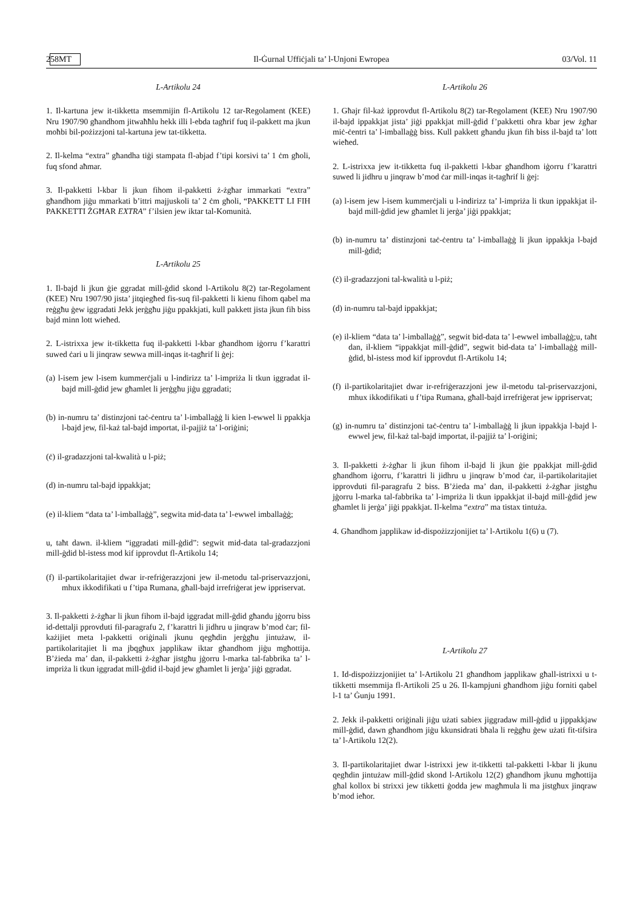258 MT Il-Ġurnal Uffiċjali ta’ l-Unjoni Ewropea 03/Vol. 11
L-Artikolu 24
1. Il-kartuna jew it-tikketta msemmijin fl-Artikolu 12 tar-Regolament (KEE) Nru 1907/90 għandhom jitwaħħlu hekk illi l-ebda tagħrif fuq il-pakkett ma jkun moħbi bil-pożizzjoni tal-kartuna jew tat-tikketta.
2. Il-kelma “extra” għandha tiġi stampata fl-abjad f’tipi korsivi ta’ 1 ċm għoli, fuq sfond aħmar.
3. Il-pakketti l-kbar li jkun fihom il-pakketti ż-żgħar immarkati “extra” għandhom jiġu mmarkati b’ittri majjuskoli ta’ 2 ċm għoli, “PAKKETT LI FIH PAKKETTI ŻGĦAR EXTRA” f’ilsien jew iktar tal-Komunità.
L-Artikolu 25
1. Il-bajd li jkun ġie ggradat mill-ġdid skond l-Artikolu 8(2) tar-Regolament (KEE) Nru 1907/90 jista’ jitqiegħed fis-suq fil-pakketti li kienu fihom qabel ma reġgħu ġew iggradati Jekk jerġgħu jiġu ppakkjati, kull pakkett jista jkun fih biss bajd minn lott wieħed.
2. L-istrixxa jew it-tikketta fuq il-pakketti l-kbar għandhom iġorru f’karattri suwed ċari u li jinqraw sewwa mill-inqas it-tagħrif li ġej:
(a) l-isem jew l-isem kummerċjali u l-indirizz ta’ l-impriża li tkun iggradat il-bajd mill-ġdid jew għamlet li jerġgħu jiġu ggradati;
(b) in-numru ta’ distinzjoni taċ-ċentru ta’ l-imballaġġ li kien l-ewwel li ppakkja l-bajd jew, fil-każ tal-bajd importat, il-pajjiż ta’ l-oriġini;
(ċ) il-gradazzjoni tal-kwalità u l-piż;
(d) in-numru tal-bajd ippakkjat;
(e) il-kliem “data ta’ l-imballaġġ”, segwita mid-data ta’ l-ewwel imballaġġ;
u, taħt dawn. il-kliem “iggradati mill-ġdid”: segwit mid-data tal-gradazzjoni mill-ġdid bl-istess mod kif ipprovdut fl-Artikolu 14;
(f) il-partikolaritajiet dwar ir-refriġerazzjoni jew il-metodu tal-priservazzjoni, mhux ikkodifikati u f’tipa Rumana, għall-bajd irrefriġerat jew ippriservat.
3. Il-pakketti ż-żgħar li jkun fihom il-bajd iggradat mill-ġdid għandu jġorru biss id-dettalji pprovduti fil-paragrafu 2, f’karattri li jidhru u jinqraw b’mod ċar; fil-każijiet meta l-pakketti oriġinali jkunu qegħdin jerġgħu jintużaw, il-partikolaritajiet li ma jbqgħux japplikaw iktar għandhom jiġu mgħottija. B’żieda ma’ dan, il-pakketti ż-żgħar jistgħu jġorru l-marka tal-fabbrika ta’ l-impriża li tkun iggradat mill-ġdid il-bajd jew għamlet li jerġa’ jiġi ggradat.
L-Artikolu 26
1. Għajr fil-każ ipprovdut fl-Artikolu 8(2) tar-Regolament (KEE) Nru 1907/90 il-bajd ippakkjat jista’ jiġi ppakkjat mill-ġdid f’pakketti oħra kbar jew żgħar miċ-ċentri ta’ l-imballaġġ biss. Kull pakkett għandu jkun fih biss il-bajd ta’ lott wieħed.
2. L-istrixxa jew it-tikketta fuq il-pakketti l-kbar għandhom iġorru f’karattri suwed li jidhru u jinqraw b’mod ċar mill-inqas it-tagħrif li ġej:
(a) l-isem jew l-isem kummerċjali u l-indirizz ta’ l-impriża li tkun ippakkjat il-bajd mill-ġdid jew għamlet li jerġa’ jiġi ppakkjat;
(b) in-numru ta’ distinzjoni taċ-ċentru ta’ l-imballaġġ li jkun ippakkja l-bajd mill-ġdid;
(ċ) il-gradazzjoni tal-kwalità u l-piż;
(d) in-numru tal-bajd ippakkjat;
(e) il-kliem “data ta’ l-imballaġġ”, segwit bid-data ta’ l-ewwel imballaġġ;u, taħt dan, il-kliem “ippakkjat mill-ġdid”, segwit bid-data ta’ l-imballaġġ mill-ġdid, bl-istess mod kif ipprovdut fl-Artikolu 14;
(f) il-partikolaritajiet dwar ir-refriġerazzjoni jew il-metodu tal-priservazzjoni, mhux ikkodifikati u f’tipa Rumana, għall-bajd irrefriġerat jew ippriservat;
(g) in-numru ta’ distinzjoni taċ-ċentru ta’ l-imballaġġ li jkun ippakkja l-bajd l-ewwel jew, fil-każ tal-bajd importat, il-pajjiż ta’ l-oriġini;
3. Il-pakketti ż-żgħar li jkun fihom il-bajd li jkun ġie ppakkjat mill-ġdid għandhom iġorru, f’karattri li jidhru u jinqraw b’mod ċar, il-partikolaritajiet ipprovduti fil-paragrafu 2 biss. B’żieda ma’ dan, il-pakketti ż-żgħar jistgħu jġorru l-marka tal-fabbrika ta’ l-impriża li tkun ippakkjat il-bajd mill-ġdid jew għamlet li jerġa’ jiġi ppakkjat. Il-kelma “extra” ma tistax tintuża.
4. Għandhom japplikaw id-dispożizzjonijiet ta’ l-Artikolu 1(6) u (7).
L-Artikolu 27
1. Id-dispożizzjonijiet ta’ l-Artikolu 21 għandhom japplikaw għall-istrixxi u t-tikketti msemmija fl-Artikoli 25 u 26. Il-kampjuni għandhom jiġu forniti qabel l-1 ta’ Ġunju 1991.
2. Jekk il-pakketti oriġinali jiġu użati sabiex jiggradaw mill-ġdid u jippakkjaw mill-ġdid, dawn għandhom jiġu kkunsidrati bħala li reġgħu ġew użati fit-tifsira ta’ l-Artikolu 12(2).
3. Il-partikolaritajiet dwar l-istrixxi jew it-tikketti tal-pakketti l-kbar li jkunu qegħdin jintużaw mill-ġdid skond l-Artikolu 12(2) għandhom jkunu mgħottija għal kollox bi strixxi jew tikketti ġodda jew magħmula li ma jistgħux jinqraw b’mod ieħor.